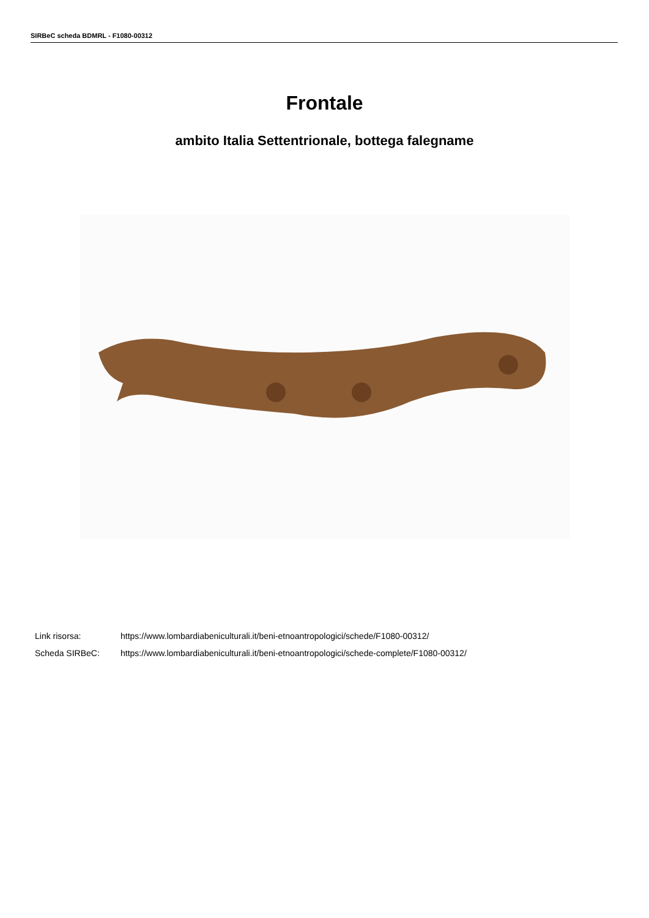SIRBeC scheda BDMRL - F1080-00312
Frontale
ambito Italia Settentrionale, bottega falegname
Link risorsa: https://www.lombardiabeniculturali.it/beni-etnoantropologici/schede/F1080-00312/
Scheda SIRBeC: https://www.lombardiabeniculturali.it/beni-etnoantropologici/schede-complete/F1080-00312/